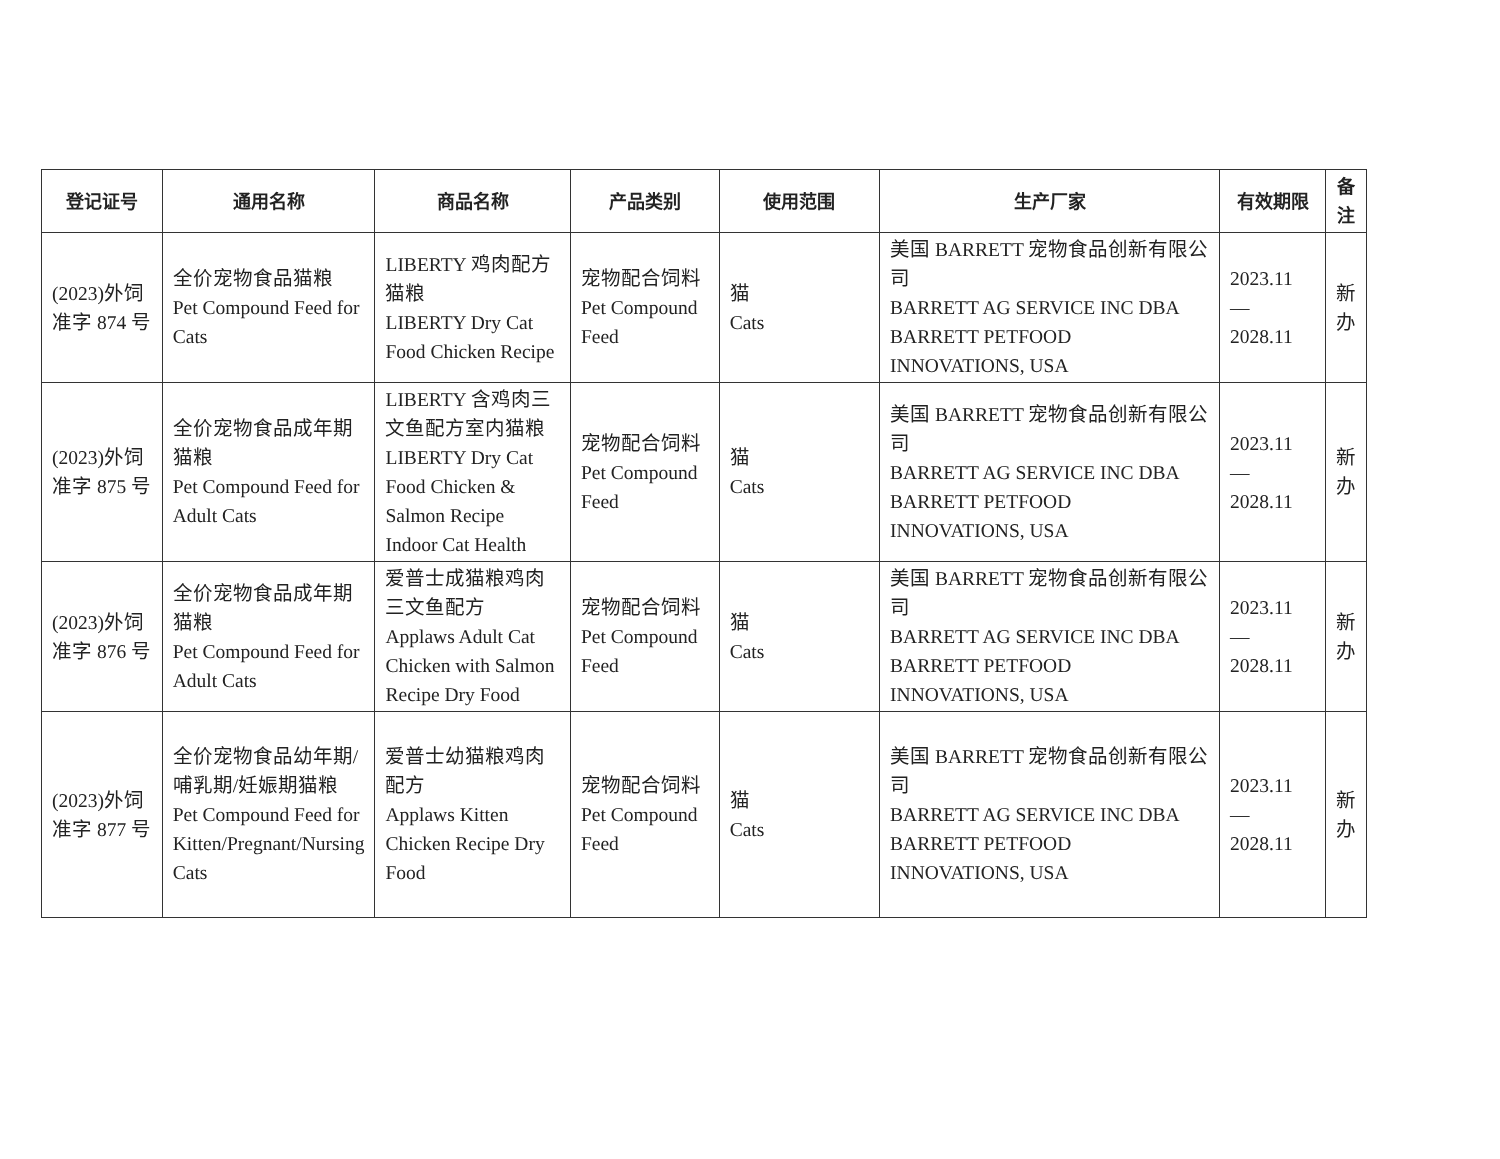| 登记证号 | 通用名称 | 商品名称 | 产品类别 | 使用范围 | 生产厂家 | 有效期限 | 备注 |
| --- | --- | --- | --- | --- | --- | --- | --- |
| (2023)外饲准字 874 号 | 全价宠物食品猫粮 Pet Compound Feed for Cats | LIBERTY 鸡肉配方猫粮 LIBERTY Dry Cat Food Chicken Recipe | 宠物配合饲料 Pet Compound Feed | 猫 Cats | 美国 BARRETT 宠物食品创新有限公司 BARRETT AG SERVICE INC DBA BARRETT PETFOOD INNOVATIONS, USA | 2023.11 — 2028.11 | 新办 |
| (2023)外饲准字 875 号 | 全价宠物食品成年期猫粮 Pet Compound Feed for Adult Cats | LIBERTY 含鸡肉三文鱼配方室内猫粮 LIBERTY Dry Cat Food Chicken & Salmon Recipe Indoor Cat Health | 宠物配合饲料 Pet Compound Feed | 猫 Cats | 美国 BARRETT 宠物食品创新有限公司 BARRETT AG SERVICE INC DBA BARRETT PETFOOD INNOVATIONS, USA | 2023.11 — 2028.11 | 新办 |
| (2023)外饲准字 876 号 | 全价宠物食品成年期猫粮 Pet Compound Feed for Adult Cats | 爱普士成猫粮鸡肉三文鱼配方 Applaws Adult Cat Chicken with Salmon Recipe Dry Food | 宠物配合饲料 Pet Compound Feed | 猫 Cats | 美国 BARRETT 宠物食品创新有限公司 BARRETT AG SERVICE INC DBA BARRETT PETFOOD INNOVATIONS, USA | 2023.11 — 2028.11 | 新办 |
| (2023)外饲准字 877 号 | 全价宠物食品幼年期/哺乳期/妊娠期猫粮 Pet Compound Feed for Kitten/Pregnant/Nursing Cats | 爱普士幼猫粮鸡肉配方 Applaws Kitten Chicken Recipe Dry Food | 宠物配合饲料 Pet Compound Feed | 猫 Cats | 美国 BARRETT 宠物食品创新有限公司 BARRETT AG SERVICE INC DBA BARRETT PETFOOD INNOVATIONS, USA | 2023.11 — 2028.11 | 新办 |